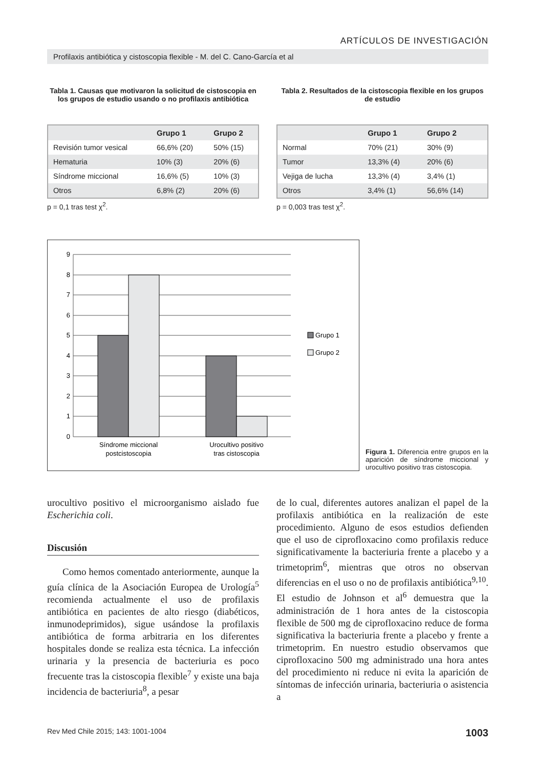ARTÍCULOS DE INVESTIGACIÓN
Profilaxis antibiótica y cistoscopia flexible - M. del C. Cano-García et al
Tabla 1. Causas que motivaron la solicitud de cistoscopia en los grupos de estudio usando o no profilaxis antibiótica
| | Grupo 1 | Grupo 2 |
| --- | --- | --- |
| Revisión tumor vesical | 66,6% (20) | 50% (15) |
| Hematuria | 10% (3) | 20% (6) |
| Síndrome miccional | 16,6% (5) | 10% (3) |
| Otros | 6,8% (2) | 20% (6) |
p = 0,1 tras test χ<sup>2</sup>.
Tabla 2. Resultados de la cistoscopia flexible en los grupos de estudio
| | Grupo 1 | Grupo 2 |
| --- | --- | --- |
| Normal | 70% (21) | 30% (9) |
| Tumor | 13,3% (4) | 20% (6) |
| Vejiga de lucha | 13,3% (4) | 3,4% (1) |
| Otros | 3,4% (1) | 56,6% (14) |
p = 0,003 tras test χ<sup>2</sup>.
9
8
7
6
5
4
3
2
1
0
Síndrome miccional
postcistoscopia
Urocultivo positivo
tras cistoscopia
Grupo 1
Grupo 2
Figura 1. Diferencia entre grupos en la aparición de síndrome miccional y urocultivo positivo tras cistoscopia.
urocultivo positivo el microorganismo aislado fue Escherichia coli.
Discusión
Como hemos comentado anteriormente, aunque la guía clínica de la Asociación Europea de Urología<sup>5</sup> recomienda actualmente el uso de profilaxis antibiótica en pacientes de alto riesgo (diabéticos, inmunodeprimidos), sigue usándose la profilaxis antibiótica de forma arbitraria en los diferentes hospitales donde se realiza esta técnica. La infección urinaria y la presencia de bacteriuria es poco frecuente tras la cistoscopia flexible<sup>7</sup> y existe una baja incidencia de bacteriuria<sup>8</sup>, a pesar
de lo cual, diferentes autores analizan el papel de la profilaxis antibiótica en la realización de este procedimiento. Alguno de esos estudios defienden que el uso de ciprofloxacino como profilaxis reduce significativamente la bacteriuria frente a placebo y a trimetoprim<sup>6</sup>, mientras que otros no observan diferencias en el uso o no de profilaxis antibiótica<sup>9,10</sup>. El estudio de Johnson et al<sup>6</sup> demuestra que la administración de 1 hora antes de la cistoscopia flexible de 500 mg de ciprofloxacino reduce de forma significativa la bacteriuria frente a placebo y frente a trimetoprim. En nuestro estudio observamos que ciprofloxacino 500 mg administrado una hora antes del procedimiento ni reduce ni evita la aparición de síntomas de infección urinaria, bacteriuria o asistencia a
Rev Med Chile 2015; 143: 1001-1004 1003